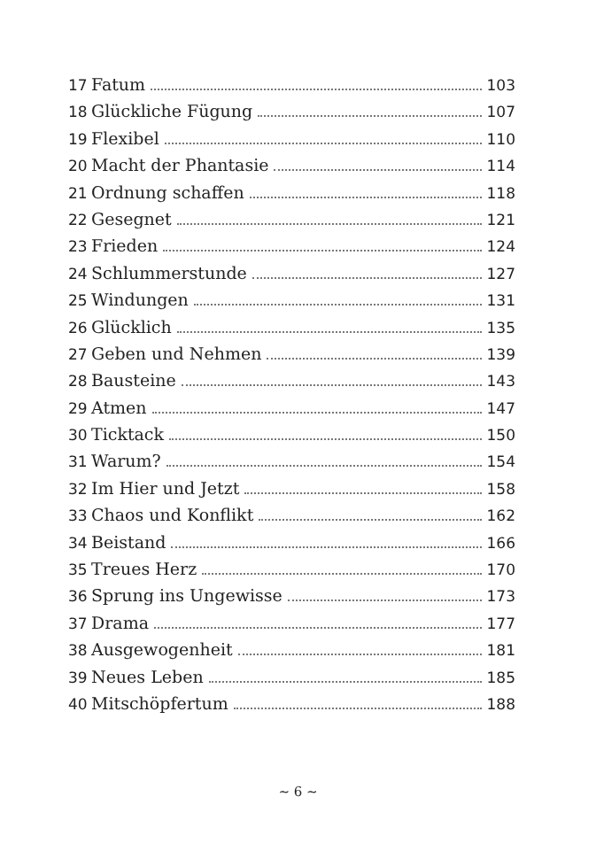17 Fatum 103
18 Glückliche Fügung 107
19 Flexibel 110
20 Macht der Phantasie 114
21 Ordnung schaffen 118
22 Gesegnet 121
23 Frieden 124
24 Schlummerstunde 127
25 Windungen 131
26 Glücklich 135
27 Geben und Nehmen 139
28 Bausteine 143
29 Atmen 147
30 Ticktack 150
31 Warum? 154
32 Im Hier und Jetzt 158
33 Chaos und Konflikt 162
34 Beistand 166
35 Treues Herz 170
36 Sprung ins Ungewisse 173
37 Drama 177
38 Ausgewogenheit 181
39 Neues Leben 185
40 Mitschöpfertum 188
∼ 6 ∼